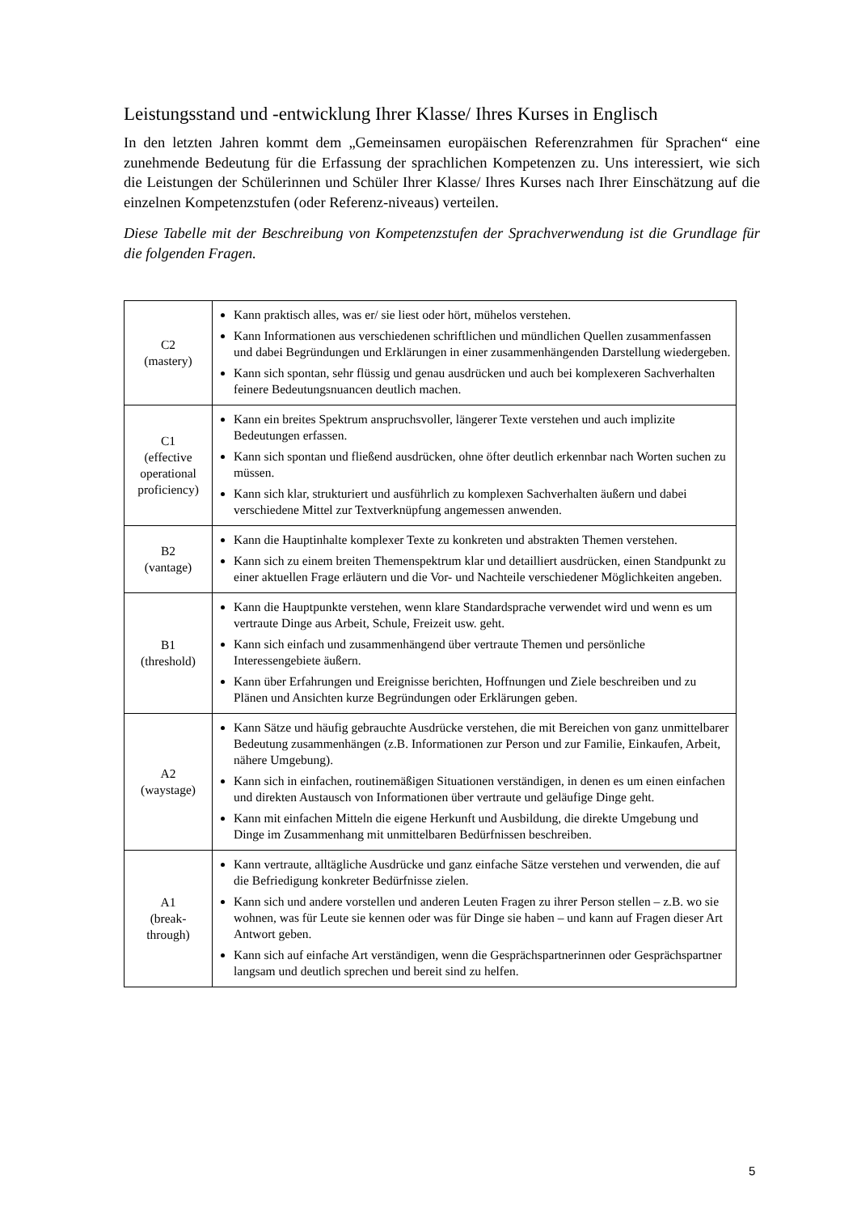Leistungsstand und -entwicklung Ihrer Klasse/ Ihres Kurses in Englisch
In den letzten Jahren kommt dem „Gemeinsamen europäischen Referenzrahmen für Sprachen“ eine zunehmende Bedeutung für die Erfassung der sprachlichen Kompetenzen zu. Uns interessiert, wie sich die Leistungen der Schülerinnen und Schüler Ihrer Klasse/ Ihres Kurses nach Ihrer Einschätzung auf die einzelnen Kompetenzstufen (oder Referenz-niveaus) verteilen.
Diese Tabelle mit der Beschreibung von Kompetenzstufen der Sprachverwendung ist die Grundlage für die folgenden Fragen.
| C2 (mastery) | Kann praktisch alles, was er/ sie liest oder hört, mühelos verstehen. Kann Informationen aus verschiedenen schriftlichen und mündlichen Quellen zusammenfassen und dabei Begründungen und Erklärungen in einer zusammenhängenden Darstellung wiedergeben. Kann sich spontan, sehr flüssig und genau ausdrücken und auch bei komplexeren Sachverhalten feinere Bedeutungsnuancen deutlich machen. |
| C1 (effective operational proficiency) | Kann ein breites Spektrum anspruchsvoller, längerer Texte verstehen und auch implizite Bedeutungen erfassen. Kann sich spontan und fließend ausdrücken, ohne öfter deutlich erkennbar nach Worten suchen zu müssen. Kann sich klar, strukturiert und ausführlich zu komplexen Sachverhalten äußern und dabei verschiedene Mittel zur Textverknüpfung angemessen anwenden. |
| B2 (vantage) | Kann die Hauptinhalte komplexer Texte zu konkreten und abstrakten Themen verstehen. Kann sich zu einem breiten Themenspektrum klar und detailliert ausdrücken, einen Standpunkt zu einer aktuellen Frage erläutern und die Vor- und Nachteile verschiedener Möglichkeiten angeben. |
| B1 (threshold) | Kann die Hauptpunkte verstehen, wenn klare Standardsprache verwendet wird und wenn es um vertraute Dinge aus Arbeit, Schule, Freizeit usw. geht. Kann sich einfach und zusammenhängend über vertraute Themen und persönliche Interessengebiete äußern. Kann über Erfahrungen und Ereignisse berichten, Hoffnungen und Ziele beschreiben und zu Plänen und Ansichten kurze Begründungen oder Erklärungen geben. |
| A2 (waystage) | Kann Sätze und häufig gebrauchte Ausdrücke verstehen, die mit Bereichen von ganz unmittelbarer Bedeutung zusammenhängen (z.B. Informationen zur Person und zur Familie, Einkaufen, Arbeit, nähere Umgebung). Kann sich in einfachen, routinemäßigen Situationen verständigen, in denen es um einen einfachen und direkten Austausch von Informationen über vertraute und geläufige Dinge geht. Kann mit einfachen Mitteln die eigene Herkunft und Ausbildung, die direkte Umgebung und Dinge im Zusammenhang mit unmittelbaren Bedürfnissen beschreiben. |
| A1 (break- through) | Kann vertraute, alltägliche Ausdrücke und ganz einfache Sätze verstehen und verwenden, die auf die Befriedigung konkreter Bedürfnisse zielen. Kann sich und andere vorstellen und anderen Leuten Fragen zu ihrer Person stellen – z.B. wo sie wohnen, was für Leute sie kennen oder was für Dinge sie haben – und kann auf Fragen dieser Art Antwort geben. Kann sich auf einfache Art verständigen, wenn die Gesprächspartnerinnen oder Gesprächspartner langsam und deutlich sprechen und bereit sind zu helfen. |
5